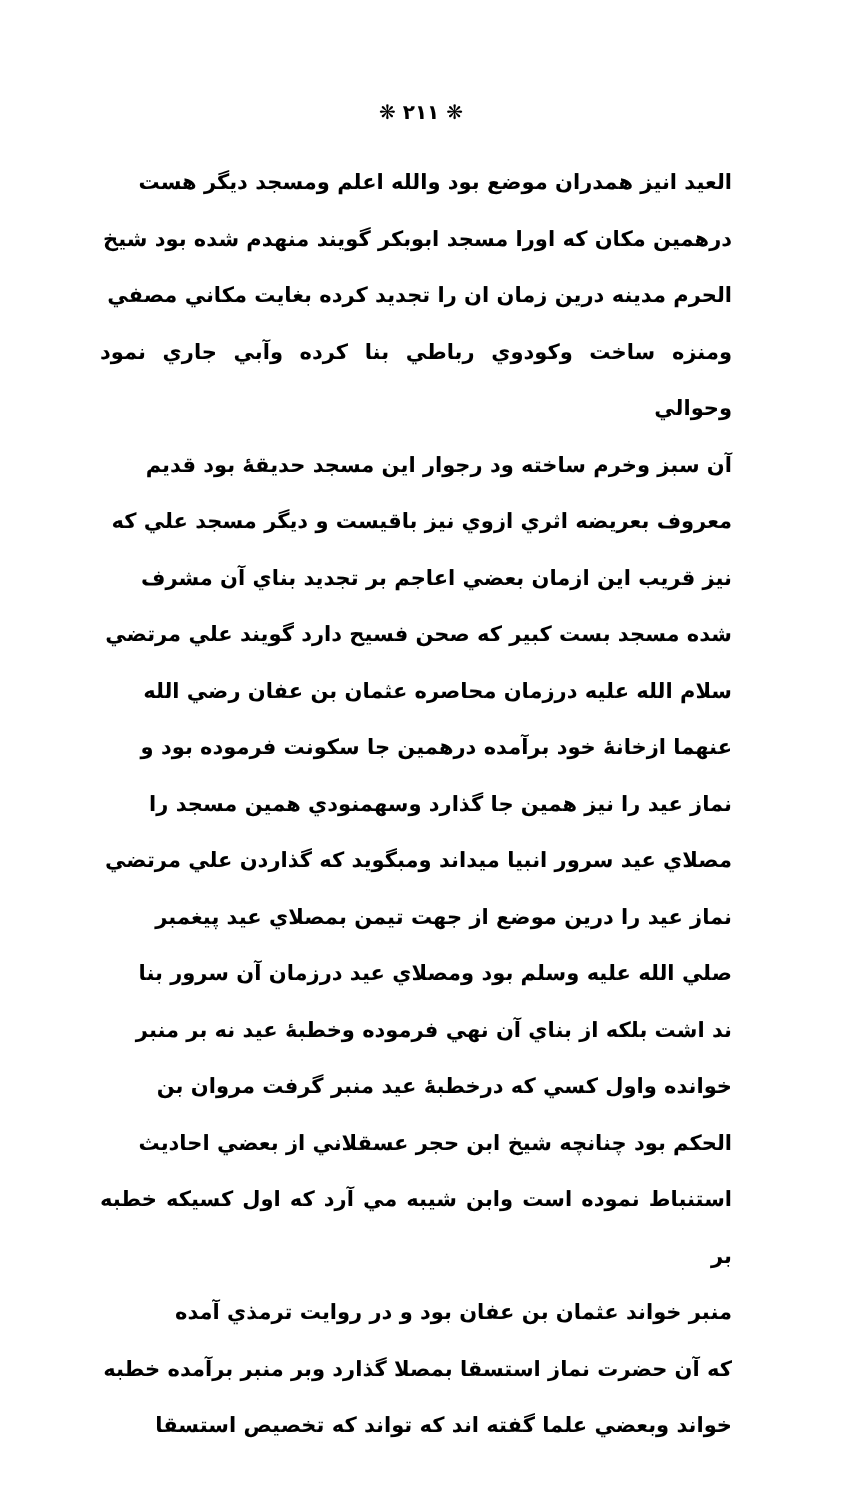❋ ٢١١ ❋
العيد انيز همدران موضع بود والله اعلم ومسجد ديگر هست
درهمين مكان كه اورا مسجد ابوبكر گويند منهدم شده بود شيخ
الحرم مدينه درين زمان ان را تجديد كرده بغايت مكاني مصفي
ومنزه ساخت وكودوي رباطي بنا كرده وآبي جاري نمود وحوالي
آن سبز وخرم ساخته ود رجوار اين مسجد حديقهٔ بود قديم
معروف بعريضه اثري ازوي نيز باقيست و ديگر مسجد علي كه
نيز قريب اين ازمان بعضي اعاجم بر تجديد بناي آن مشرف
شده مسجد بست كبير كه صحن فسيح دارد گويند علي مرتضي
سلام الله عليه درزمان محاصره عثمان بن عفان رضي الله
عنهما ازخانهٔ خود برآمده درهمين جا سكونت فرموده بود و
نماز عيد را نيز همين جا گذارد وسهمنودي همين مسجد را
مصلاي عيد سرور انبيا ميداند ومبگويد كه گذاردن علي مرتضي
نماز عيد را درين موضع از جهت تيمن بمصلاي عيد پيغمبر
صلي الله عليه وسلم بود ومصلاي عيد درزمان آن سرور بنا
ند اشت بلكه از بناي آن نهي فرموده وخطبهٔ عيد نه بر منبر
خوانده واول كسي كه درخطبهٔ عيد منبر گرفت مروان بن
الحكم بود چنانچه شيخ ابن حجر عسقلاني از بعضي احاديث
استنباط نموده است وابن شيبه مي آرد كه اول كسيكه خطبه بر
منبر خواند عثمان بن عفان بود و در روايت ترمذي آمده
كه آن حضرت نماز استسقا بمصلا گذارد وبر منبر برآمده خطبه
خواند وبعضي علما گفته اند كه تواند كه تخصيص استسقا